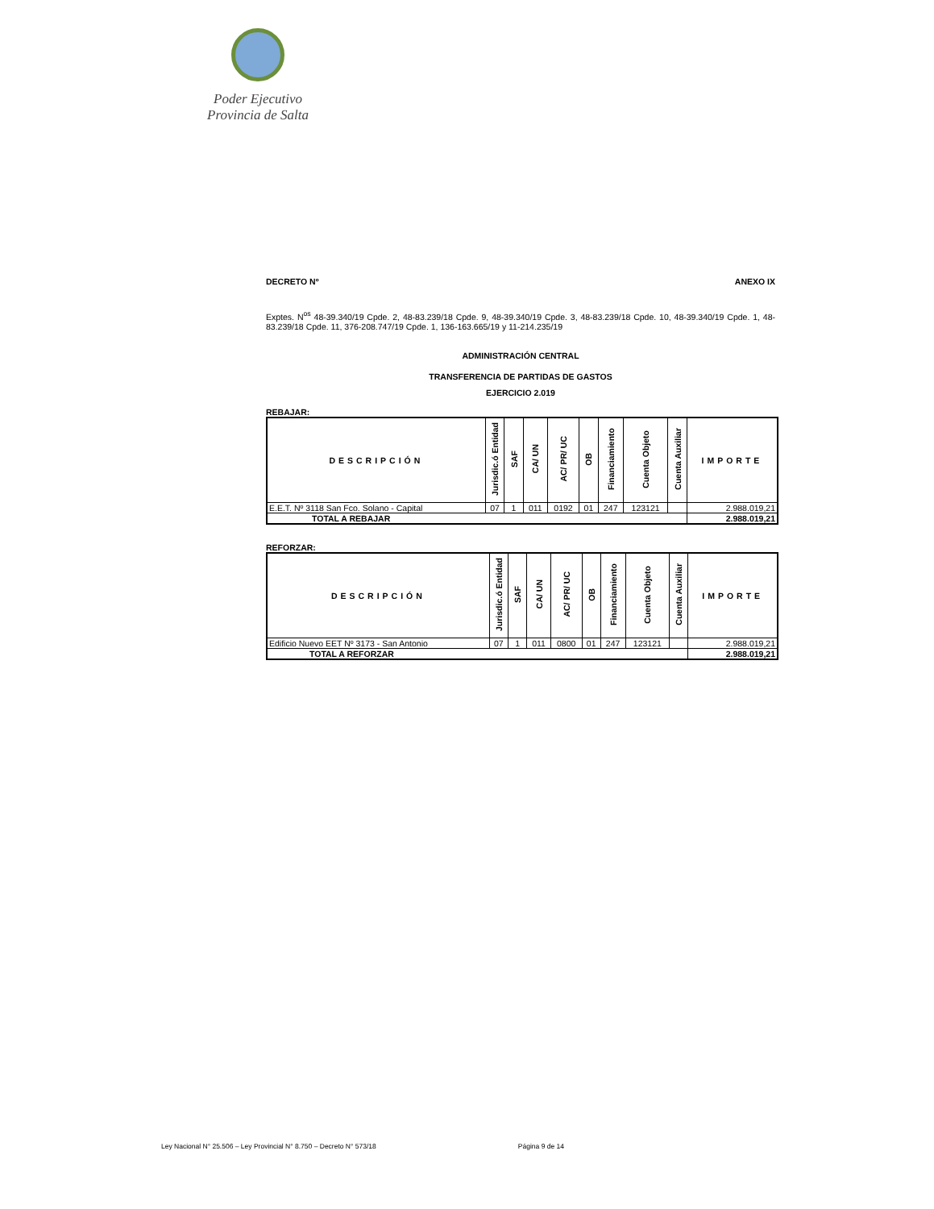Poder Ejecutivo
Provincia de Salta
DECRETO Nº ANEXO IX
Exptes. N<sup>os</sup> 48-39.340/19 Cpde. 2, 48-83.239/18 Cpde. 9, 48-39.340/19 Cpde. 3, 48-83.239/18 Cpde. 10, 48-39.340/19 Cpde. 1, 48-83.239/18 Cpde. 11, 376-208.747/19 Cpde. 1, 136-163.665/19 y 11-214.235/19
ADMINISTRACIÓN CENTRAL
TRANSFERENCIA DE PARTIDAS DE GASTOS
EJERCICIO 2.019
REBAJAR:
| DESCRIPCIÓN | Jurisdic.ó Entidad | SAF | CA/ UN | AC/ PR/ UC | OB | Financiamiento | Cuenta Objeto | Cuenta Auxiliar | IMPORTE |
| --- | --- | --- | --- | --- | --- | --- | --- | --- | --- |
| E.E.T. Nº 3118 San Fco. Solano - Capital | 07 | 1 | 011 | 0192 | 01 | 247 | 123121 | | 2.988.019,21 |
| TOTAL A REBAJAR | | | | | | | | | 2.988.019,21 |
REFORZAR:
| DESCRIPCIÓN | Jurisdic.ó Entidad | SAF | CA/ UN | AC/ PR/ UC | OB | Financiamiento | Cuenta Objeto | Cuenta Auxiliar | IMPORTE |
| --- | --- | --- | --- | --- | --- | --- | --- | --- | --- |
| Edificio Nuevo EET Nº 3173 - San Antonio | 07 | 1 | 011 | 0800 | 01 | 247 | 123121 | | 2.988.019,21 |
| TOTAL A REFORZAR | | | | | | | | | 2.988.019,21 |
Ley Nacional N° 25.506 – Ley Provincial N° 8.750 – Decreto N° 573/18 Página 9 de 14